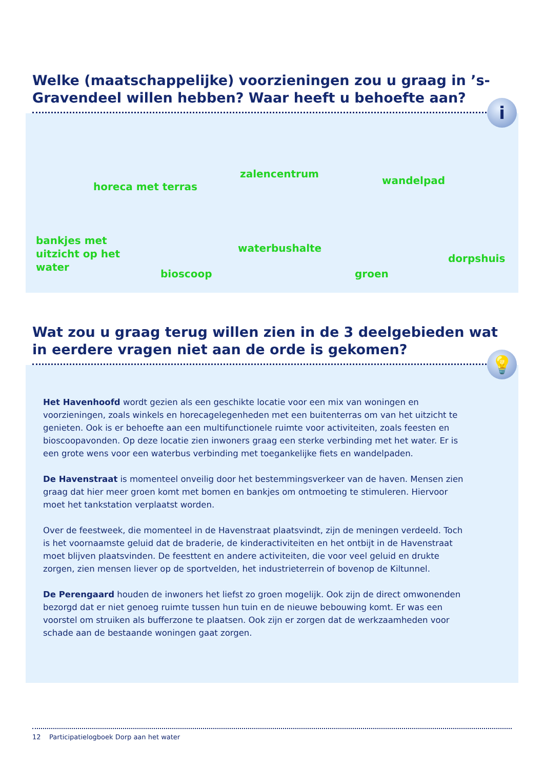Welke (maatschappelijke) voorzieningen zou u graag in ’s-Gravendeel willen hebben? Waar heeft u behoefte aan?
i
horeca met terras
zalencentrum
wandelpad
bankjes met
uitzicht op het
water
bioscoop
waterbushalte
groen
dorpshuis
Wat zou u graag terug willen zien in de 3 deelgebieden wat in eerdere vragen niet aan de orde is gekomen?
💡
Het Havenhoofd wordt gezien als een geschikte locatie voor een mix van woningen en voorzieningen, zoals winkels en horecagelegenheden met een buitenterras om van het uitzicht te genieten. Ook is er behoefte aan een multifunctionele ruimte voor activiteiten, zoals feesten en bioscoopavonden. Op deze locatie zien inwoners graag een sterke verbinding met het water. Er is een grote wens voor een waterbus verbinding met toegankelijke fiets en wandelpaden.
De Havenstraat is momenteel onveilig door het bestemmingsverkeer van de haven. Mensen zien graag dat hier meer groen komt met bomen en bankjes om ontmoeting te stimuleren. Hiervoor moet het tankstation verplaatst worden.
Over de feestweek, die momenteel in de Havenstraat plaatsvindt, zijn de meningen verdeeld. Toch is het voornaamste geluid dat de braderie, de kinderactiviteiten en het ontbijt in de Havenstraat moet blijven plaatsvinden. De feesttent en andere activiteiten, die voor veel geluid en drukte zorgen, zien mensen liever op de sportvelden, het industrieterrein of bovenop de Kiltunnel.
De Perengaard houden de inwoners het liefst zo groen mogelijk. Ook zijn de direct omwonenden bezorgd dat er niet genoeg ruimte tussen hun tuin en de nieuwe bebouwing komt. Er was een voorstel om struiken als bufferzone te plaatsen. Ook zijn er zorgen dat de werkzaamheden voor schade aan de bestaande woningen gaat zorgen.
12 Participatielogboek Dorp aan het water